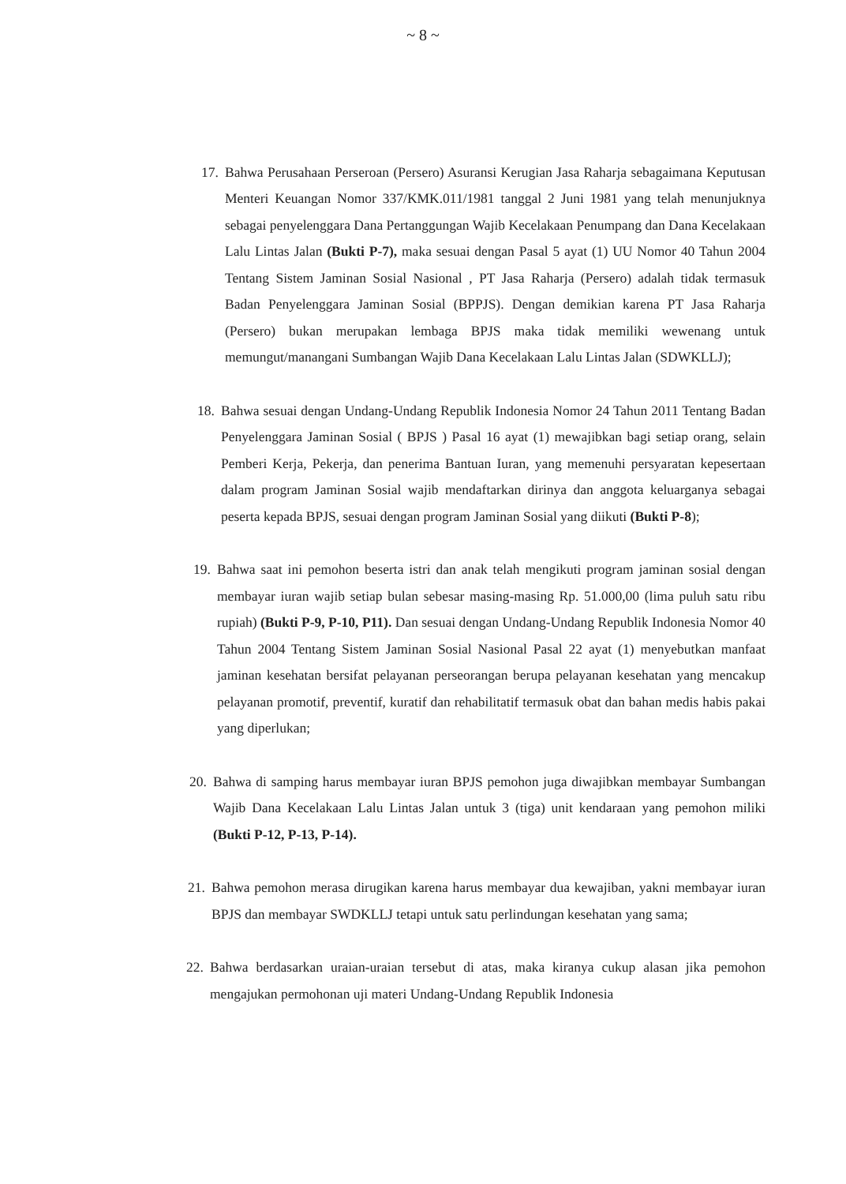~ 8 ~
17.
Bahwa Perusahaan Perseroan (Persero) Asuransi Kerugian Jasa Raharja sebagaimana Keputusan Menteri Keuangan Nomor 337/KMK.011/1981 tanggal 2 Juni 1981 yang telah menunjuknya sebagai penyelenggara Dana Pertanggungan Wajib Kecelakaan Penumpang dan Dana Kecelakaan Lalu Lintas Jalan (Bukti P-7), maka sesuai dengan Pasal 5 ayat (1) UU Nomor 40 Tahun 2004 Tentang Sistem Jaminan Sosial Nasional , PT Jasa Raharja (Persero) adalah tidak termasuk Badan Penyelenggara Jaminan Sosial (BPPJS). Dengan demikian karena PT Jasa Raharja (Persero) bukan merupakan lembaga BPJS maka tidak memiliki wewenang untuk memungut/manangani Sumbangan Wajib Dana Kecelakaan Lalu Lintas Jalan (SDWKLLJ);
18.
Bahwa sesuai dengan Undang-Undang Republik Indonesia Nomor 24 Tahun 2011 Tentang Badan Penyelenggara Jaminan Sosial ( BPJS ) Pasal 16 ayat (1) mewajibkan bagi setiap orang, selain Pemberi Kerja, Pekerja, dan penerima Bantuan Iuran, yang memenuhi persyaratan kepesertaan dalam program Jaminan Sosial wajib mendaftarkan dirinya dan anggota keluarganya sebagai peserta kepada BPJS, sesuai dengan program Jaminan Sosial yang diikuti (Bukti P-8);
19.
Bahwa saat ini pemohon beserta istri dan anak telah mengikuti program jaminan sosial dengan membayar iuran wajib setiap bulan sebesar masing-masing Rp. 51.000,00 (lima puluh satu ribu rupiah) (Bukti P-9, P-10, P11). Dan sesuai dengan Undang-Undang Republik Indonesia Nomor 40 Tahun 2004 Tentang Sistem Jaminan Sosial Nasional Pasal 22 ayat (1) menyebutkan manfaat jaminan kesehatan bersifat pelayanan perseorangan berupa pelayanan kesehatan yang mencakup pelayanan promotif, preventif, kuratif dan rehabilitatif termasuk obat dan bahan medis habis pakai yang diperlukan;
20.
Bahwa di samping harus membayar iuran BPJS pemohon juga diwajibkan membayar Sumbangan Wajib Dana Kecelakaan Lalu Lintas Jalan untuk 3 (tiga) unit kendaraan yang pemohon miliki (Bukti P-12, P-13, P-14).
21.
Bahwa pemohon merasa dirugikan karena harus membayar dua kewajiban, yakni membayar iuran BPJS dan membayar SWDKLLJ tetapi untuk satu perlindungan kesehatan yang sama;
22.
Bahwa berdasarkan uraian-uraian tersebut di atas, maka kiranya cukup alasan jika pemohon mengajukan permohonan uji materi Undang-Undang Republik Indonesia